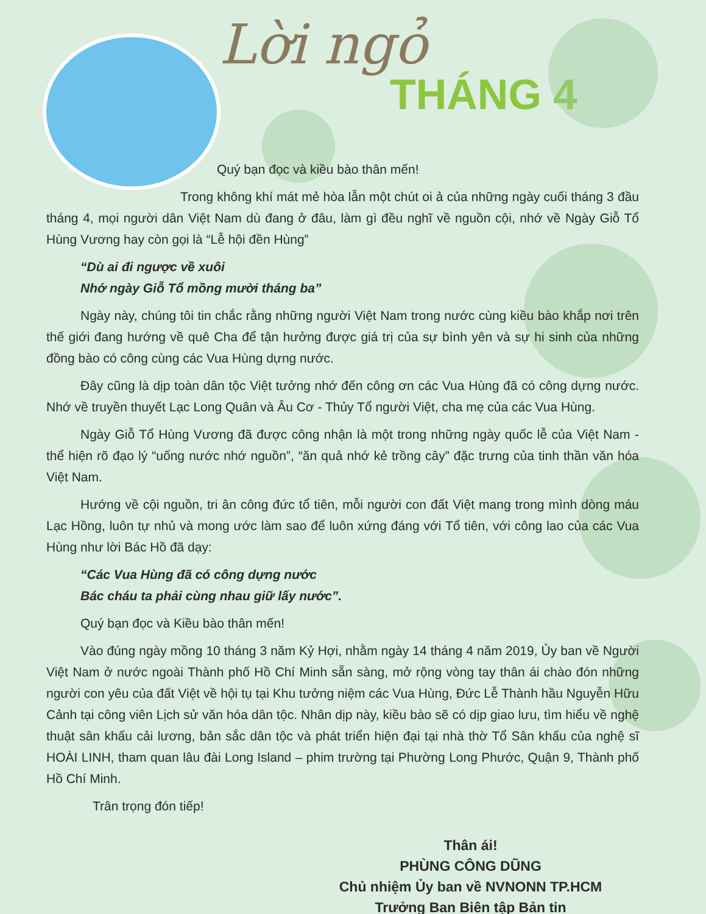Lời ngỏ
THÁNG 4
Quý bạn đọc và kiều bào thân mến!
Trong không khí mát mẻ hòa lẫn một chút oi ả của những ngày cuối tháng 3 đầu tháng 4, mọi người dân Việt Nam dù đang ở đâu, làm gì đều nghĩ về nguồn cội, nhớ về Ngày Giỗ Tổ Hùng Vương hay còn gọi là “Lễ hội đền Hùng”
“Dù ai đi ngược về xuôi
Nhớ ngày Giỗ Tổ mồng mười tháng ba”
Ngày này, chúng tôi tin chắc rằng những người Việt Nam trong nước cùng kiều bào khắp nơi trên thế giới đang hướng về quê Cha để tận hưởng được giá trị của sự bình yên và sự hi sinh của những đồng bào có công cùng các Vua Hùng dựng nước.
Đây cũng là dịp toàn dân tộc Việt tưởng nhớ đến công ơn các Vua Hùng đã có công dựng nước. Nhớ về truyền thuyết Lạc Long Quân và Âu Cơ - Thủy Tổ người Việt, cha mẹ của các Vua Hùng.
Ngày Giỗ Tổ Hùng Vương đã được công nhận là một trong những ngày quốc lễ của Việt Nam - thể hiện rõ đạo lý “uống nước nhớ nguồn”, “ăn quả nhớ kẻ trồng cây” đặc trưng của tinh thần văn hóa Việt Nam.
Hướng về cội nguồn, tri ân công đức tổ tiên, mỗi người con đất Việt mang trong mình dòng máu Lạc Hồng, luôn tự nhủ và mong ước làm sao để luôn xứng đáng với Tổ tiên, với công lao của các Vua Hùng như lời Bác Hồ đã dạy:
“Các Vua Hùng đã có công dựng nước
Bác cháu ta phải cùng nhau giữ lấy nước”.
Quý bạn đọc và Kiều bào thân mến!
Vào đúng ngày mồng 10 tháng 3 năm Kỷ Hợi, nhằm ngày 14 tháng 4 năm 2019, Ủy ban về Người Việt Nam ở nước ngoài Thành phố Hồ Chí Minh sẵn sàng, mở rộng vòng tay thân ái chào đón những người con yêu của đất Việt về hội tụ tại Khu tưởng niệm các Vua Hùng, Đức Lễ Thành hầu Nguyễn Hữu Cảnh tại công viên Lịch sử văn hóa dân tộc. Nhân dịp này, kiều bào sẽ có dịp giao lưu, tìm hiểu về nghệ thuật sân khấu cải lương, bản sắc dân tộc và phát triển hiện đại tại nhà thờ Tổ Sân khấu của nghệ sĩ HOÀI LINH, tham quan lâu đài Long Island – phim trường tại Phường Long Phước, Quận 9, Thành phố Hồ Chí Minh.
Trân trọng đón tiếp!
Thân ái!
PHÙNG CÔNG DŨNG
Chủ nhiệm Ủy ban về NVNONN TP.HCM
Trưởng Ban Biên tập Bản tin